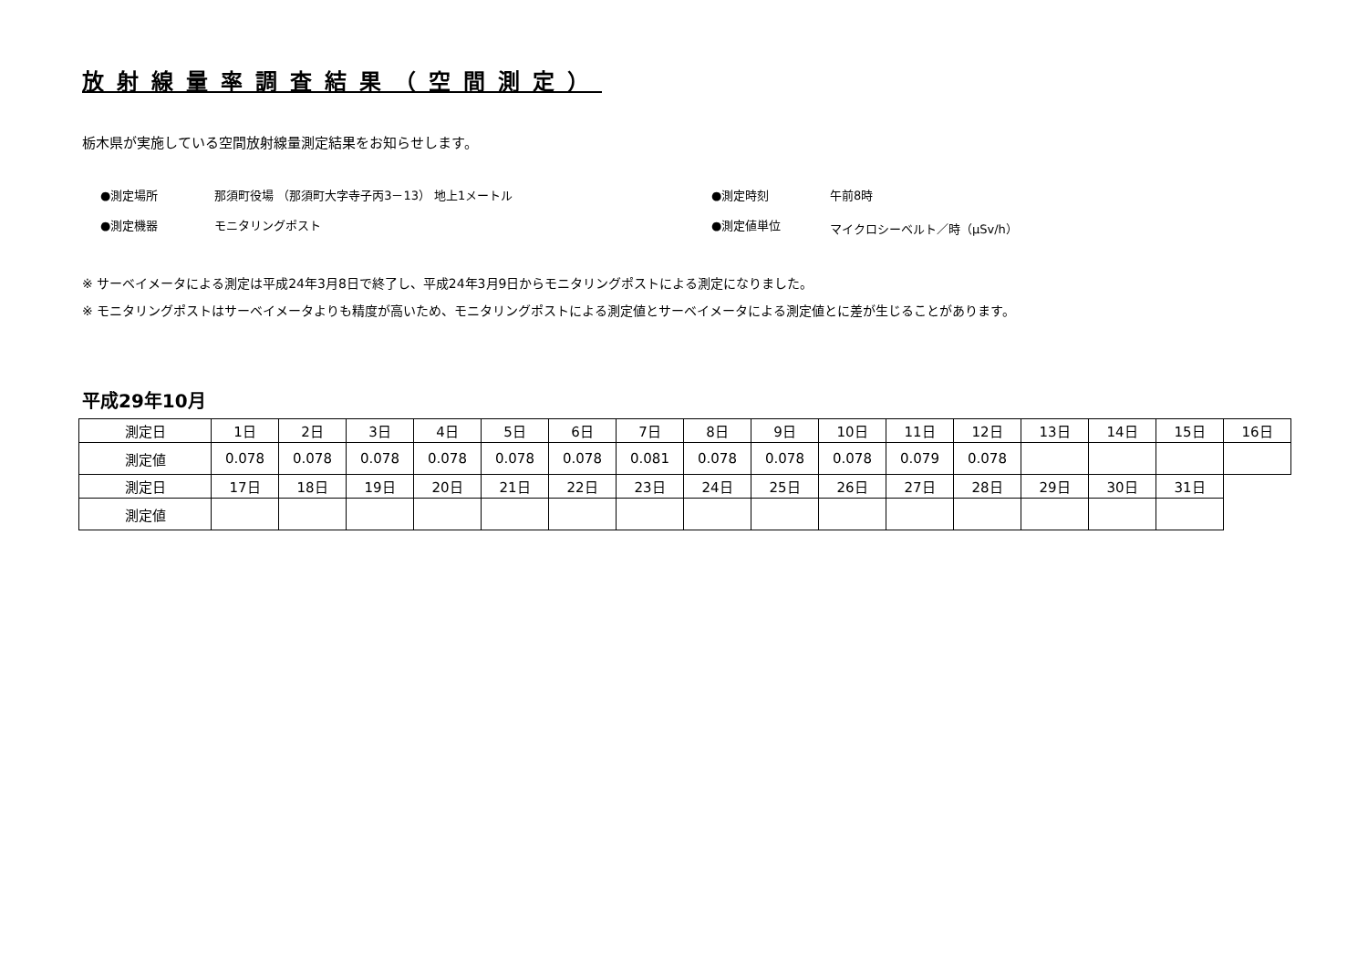放射線量率調査結果（空間測定）
栃木県が実施している空間放射線量測定結果をお知らせします。
●測定場所 那須町役場 （那須町大字寺子丙3－13） 地上1メートル
●測定時刻
午前8時
●測定機器 モニタリングポスト
●測定値単位
マイクロシーベルト／時（μSv/h）
※ サーベイメータによる測定は平成24年3月8日で終了し、平成24年3月9日からモニタリングポストによる測定になりました。
※ モニタリングポストはサーベイメータよりも精度が高いため、モニタリングポストによる測定値とサーベイメータによる測定値とに差が生じることがあります。
平成29年10月
| 測定日 | 1日 | 2日 | 3日 | 4日 | 5日 | 6日 | 7日 | 8日 | 9日 | 10日 | 11日 | 12日 | 13日 | 14日 | 15日 | 16日 |
| 測定値 | 0.078 | 0.078 | 0.078 | 0.078 | 0.078 | 0.078 | 0.081 | 0.078 | 0.078 | 0.078 | 0.079 | 0.078 | | | | |
| 測定日 | 17日 | 18日 | 19日 | 20日 | 21日 | 22日 | 23日 | 24日 | 25日 | 26日 | 27日 | 28日 | 29日 | 30日 | 31日 | |
| 測定値 | | | | | | | | | | | | | | | | |